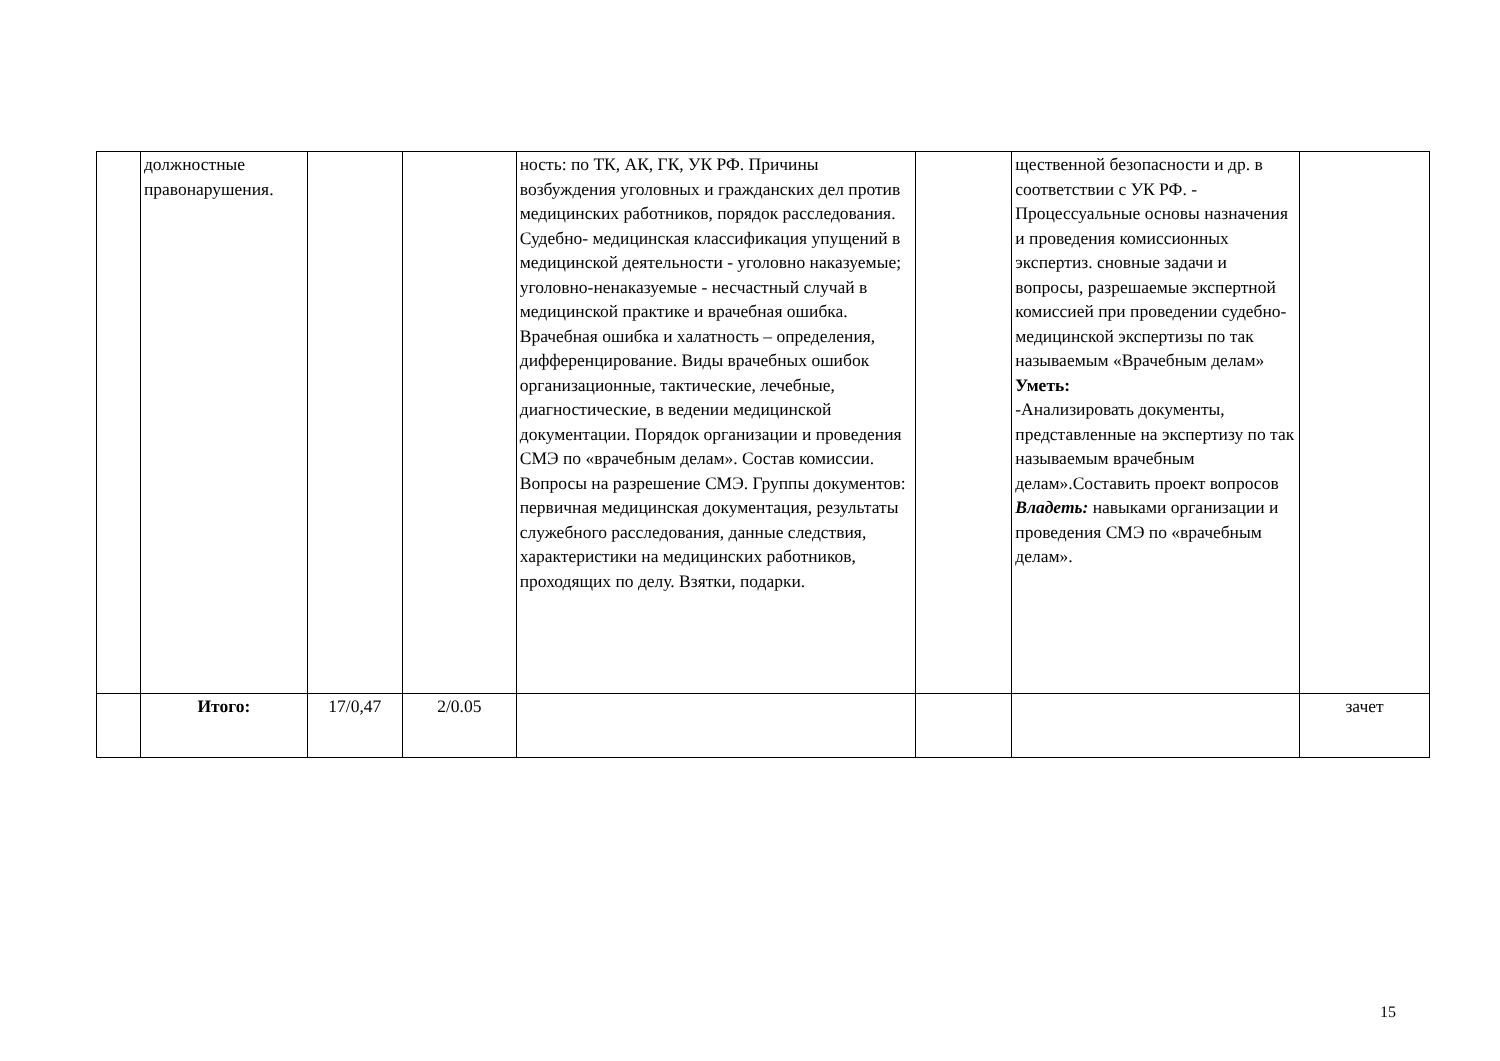| | должностные правонарушения. | | | ность: по ТК, АК, ГК, УК РФ. Причины возбуждения уголовных и гражданских дел против медицинских работников, порядок расследования. Судебно- медицинская классификация упущений в медицинской деятельности - уголовно наказуемые; уголовно-ненаказуемые - несчастный случай в медицинской практике и врачебная ошибка. Врачебная ошибка и халатность – определения, дифференцирование. Виды врачебных ошибок организационные, тактические, лечебные, диагностические, в ведении медицинской документации. Порядок организации и проведения СМЭ по «врачебным делам». Состав комиссии. Вопросы на разрешение СМЭ. Группы документов: первичная медицинская документация, результаты служебного расследования, данные следствия, характеристики на медицинских работников, проходящих по делу. Взятки, подарки. | | щественной безопасности и др. в соответствии с УК РФ. - Процессуальные основы назначения и проведения комиссионных экспертиз. сновные задачи и вопросы, разрешаемые экспертной комиссией при проведении судебно-медицинской экспертизы по так называемым «Врачебным делам» Уметь: -Анализировать документы, представленные на экспертизу по так называемым врачебным делам».Составить проект вопросов Владеть: навыками организации и проведения СМЭ по «врачебным делам». | |
| | Итого: | 17/0,47 | 2/0.05 | | | | зачет |
15